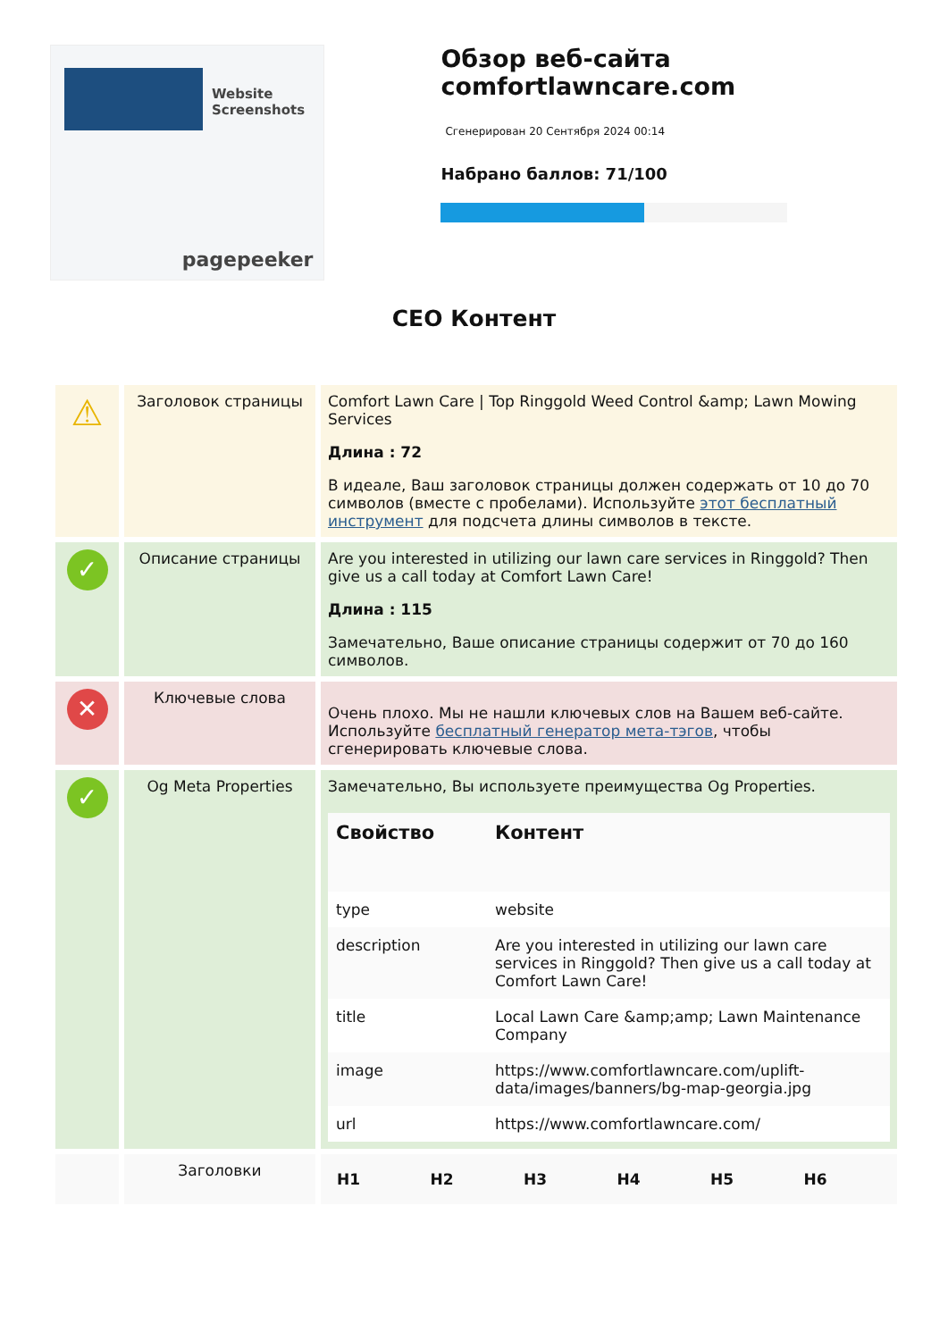Website Screenshots
pagepeeker
Обзор веб-сайта comfortlawncare.com
Сгенерирован 20 Сентября 2024 00:14
Набрано баллов: 71/100
СЕО Контент
| ⚠ | Заголовок страницы | Comfort Lawn Care / Top Ringgold Weed Control &amp; Lawn Mowing Services Длина : 72 В идеале, Ваш заголовок страницы должен содержать от 10 до 70 символов (вместе с пробелами). Используйте этот бесплатный инструмент для подсчета длины символов в тексте. |
| ✓ | Описание страницы | Are you interested in utilizing our lawn care services in Ringgold? Then give us a call today at Comfort Lawn Care! Длина : 115 Замечательно, Ваше описание страницы содержит от 70 до 160 символов. |
| ✕ | Ключевые слова | Очень плохо. Мы не нашли ключевых слов на Вашем веб-сайте. Используйте бесплатный генератор мета-тэгов , чтобы сгенерировать ключевые слова. |
| ✓ | Og Meta Properties | Замечательно, Вы используете преимущества Og Properties. / Свойство / Контент / / --- / --- / / type / website / / description / Are you interested in utilizing our lawn care services in Ringgold? Then give us a call today at Comfort Lawn Care! / / title / Local Lawn Care &amp;amp; Lawn Maintenance Company / / image / https://www.comfortlawncare.com/uplift-data/images/banners/bg-map-georgia.jpg / / url / https://www.comfortlawncare.com/ / |
| | Заголовки | / H1 / H2 / H3 / H4 / H5 / H6 / |